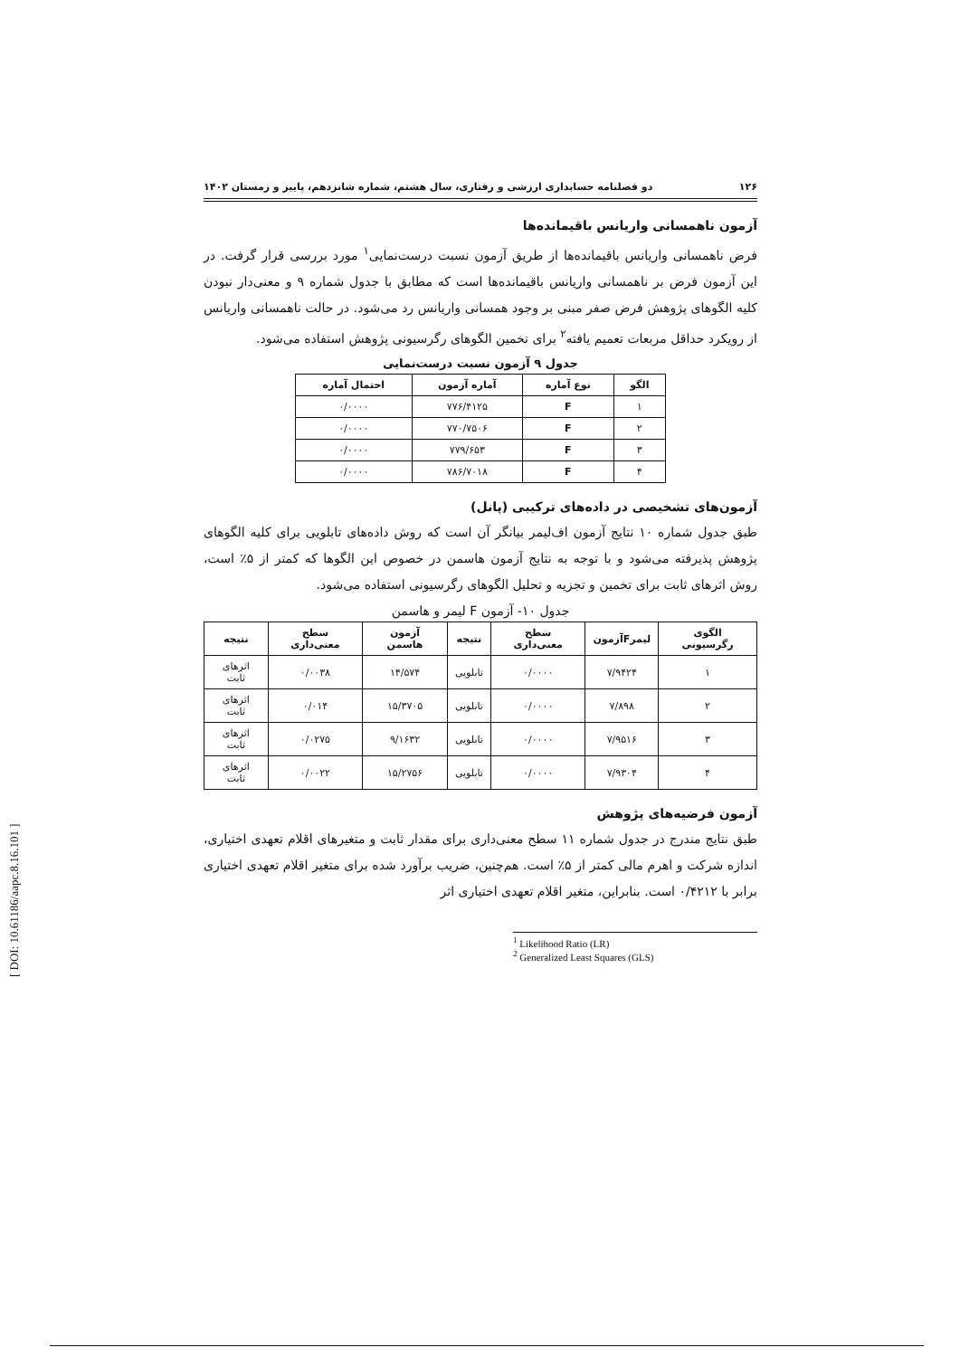۱۲۶ دو فصلنامه حسابداری ارزشی و رفتاری، سال هشتم، شماره شانزدهم، پاییز و زمستان ۱۴۰۲
آزمون ناهمسانی واریانس باقیمانده‌ها
فرض ناهمسانی واریانس باقیمانده‌ها از طریق آزمون نسبت درست‌نمایی<sup>۱</sup> مورد بررسی قرار گرفت. در این آزمون فرض بر ناهمسانی واریانس باقیمانده‌ها است که مطابق با جدول شماره ۹ و معنی‌دار نبودن کلیه الگوهای پژوهش فرض صفر مبنی بر وجود همسانی واریانس رد می‌شود. در حالت ناهمسانی واریانس از رویکرد حداقل مربعات تعمیم یافته<sup>۲</sup> برای تخمین الگوهای رگرسیونی پژوهش استفاده می‌شود.
جدول ۹ آزمون نسبت درست‌نمایی
| الگو | نوع آماره | آماره آزمون | احتمال آماره |
| --- | --- | --- | --- |
| ۱ | F | ۷۷۶/۴۱۲۵ | ۰/۰۰۰۰ |
| ۲ | F | ۷۷۰/۷۵۰۶ | ۰/۰۰۰۰ |
| ۳ | F | ۷۷۹/۶۵۳ | ۰/۰۰۰۰ |
| ۴ | F | ۷۸۶/۷۰۱۸ | ۰/۰۰۰۰ |
آزمون‌های تشخیصی در داده‌های ترکیبی (پانل)
طبق جدول شماره ۱۰ نتایج آزمون اف‌لیمر بیانگر آن است که روش داده‌های تابلویی برای کلیه الگوهای پژوهش پذیرفته می‌شود و با توجه به نتایج آزمون هاسمن در خصوص این الگوها که کمتر از ۵٪ است، روش اثرهای ثابت برای تخمین و تجزیه و تحلیل الگوهای رگرسیونی استفاده می‌شود.
جدول ۱۰- آزمون F لیمر و هاسمن
| الگوی رگرسیونی | لیمرFآزمون | سطح معنی‌داری | نتیجه | آزمون هاسمن | سطح معنی‌داری | نتیجه |
| --- | --- | --- | --- | --- | --- | --- |
| ۱ | ۷/۹۴۲۴ | ۰/۰۰۰۰ | تابلویی | ۱۴/۵۷۴ | ۰/۰۰۳۸ | اثرهای ثابت |
| ۲ | ۷/۸۹۸ | ۰/۰۰۰۰ | تابلویی | ۱۵/۳۷۰۵ | ۰/۰۱۴ | اثرهای ثابت |
| ۳ | ۷/۹۵۱۶ | ۰/۰۰۰۰ | تابلویی | ۹/۱۶۳۲ | ۰/۰۲۷۵ | اثرهای ثابت |
| ۴ | ۷/۹۳۰۴ | ۰/۰۰۰۰ | تابلویی | ۱۵/۲۷۵۶ | ۰/۰۰۲۲ | اثرهای ثابت |
آزمون فرضیه‌های پژوهش
طبق نتایج مندرج در جدول شماره ۱۱ سطح معنی‌داری برای مقدار ثابت و متغیرهای اقلام تعهدی اختیاری، اندازه شرکت و اهرم مالی کمتر از ۵٪ است. هم‌چنین، ضریب برآورد شده برای متغیر اقلام تعهدی اختیاری برابر با ۰/۴۲۱۲ است. بنابراین، متغیر اقلام تعهدی اختیاری اثر
<sup>1</sup> Likelihood Ratio (LR)
<sup>2</sup> Generalized Least Squares (GLS)
[ DOI: 10.61186/aapc.8.16.101 ]